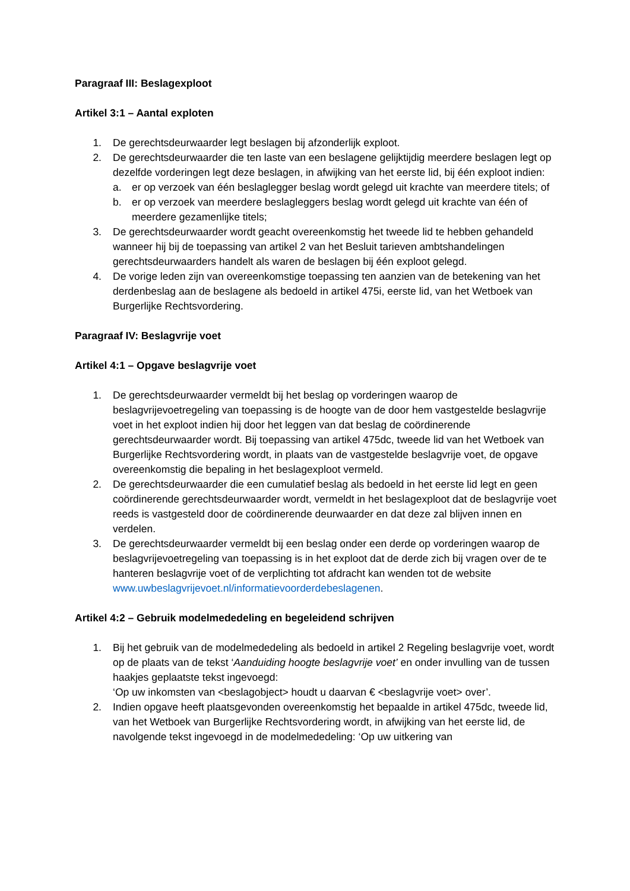Paragraaf III: Beslagexploot
Artikel 3:1 – Aantal exploten
1. De gerechtsdeurwaarder legt beslagen bij afzonderlijk exploot.
2. De gerechtsdeurwaarder die ten laste van een beslagene gelijktijdig meerdere beslagen legt op dezelfde vorderingen legt deze beslagen, in afwijking van het eerste lid, bij één exploot indien:
a. er op verzoek van één beslaglegger beslag wordt gelegd uit krachte van meerdere titels; of
b. er op verzoek van meerdere beslagleggers beslag wordt gelegd uit krachte van één of meerdere gezamenlijke titels;
3. De gerechtsdeurwaarder wordt geacht overeenkomstig het tweede lid te hebben gehandeld wanneer hij bij de toepassing van artikel 2 van het Besluit tarieven ambtshandelingen gerechtsdeurwaarders handelt als waren de beslagen bij één exploot gelegd.
4. De vorige leden zijn van overeenkomstige toepassing ten aanzien van de betekening van het derdenbeslag aan de beslagene als bedoeld in artikel 475i, eerste lid, van het Wetboek van Burgerlijke Rechtsvordering.
Paragraaf IV: Beslagvrije voet
Artikel 4:1 – Opgave beslagvrije voet
1. De gerechtsdeurwaarder vermeldt bij het beslag op vorderingen waarop de beslagvrijevoetregeling van toepassing is de hoogte van de door hem vastgestelde beslagvrije voet in het exploot indien hij door het leggen van dat beslag de coördinerende gerechtsdeurwaarder wordt. Bij toepassing van artikel 475dc, tweede lid van het Wetboek van Burgerlijke Rechtsvordering wordt, in plaats van de vastgestelde beslagvrije voet, de opgave overeenkomstig die bepaling in het beslagexploot vermeld.
2. De gerechtsdeurwaarder die een cumulatief beslag als bedoeld in het eerste lid legt en geen coördinerende gerechtsdeurwaarder wordt, vermeldt in het beslagexploot dat de beslagvrije voet reeds is vastgesteld door de coördinerende deurwaarder en dat deze zal blijven innen en verdelen.
3. De gerechtsdeurwaarder vermeldt bij een beslag onder een derde op vorderingen waarop de beslagvrijevoetregeling van toepassing is in het exploot dat de derde zich bij vragen over de te hanteren beslagvrije voet of de verplichting tot afdracht kan wenden tot de website www.uwbeslagvrijevoet.nl/informatievoorderdebeslagenen.
Artikel 4:2 – Gebruik modelmededeling en begeleidend schrijven
1. Bij het gebruik van de modelmededeling als bedoeld in artikel 2 Regeling beslagvrije voet, wordt op de plaats van de tekst ‘Aanduiding hoogte beslagvrije voet’ en onder invulling van de tussen haakjes geplaatste tekst ingevoegd:
‘Op uw inkomsten van <beslagobject> houdt u daarvan € <beslagvrije voet> over’.
2. Indien opgave heeft plaatsgevonden overeenkomstig het bepaalde in artikel 475dc, tweede lid, van het Wetboek van Burgerlijke Rechtsvordering wordt, in afwijking van het eerste lid, de navolgende tekst ingevoegd in de modelmededeling: ‘Op uw uitkering van